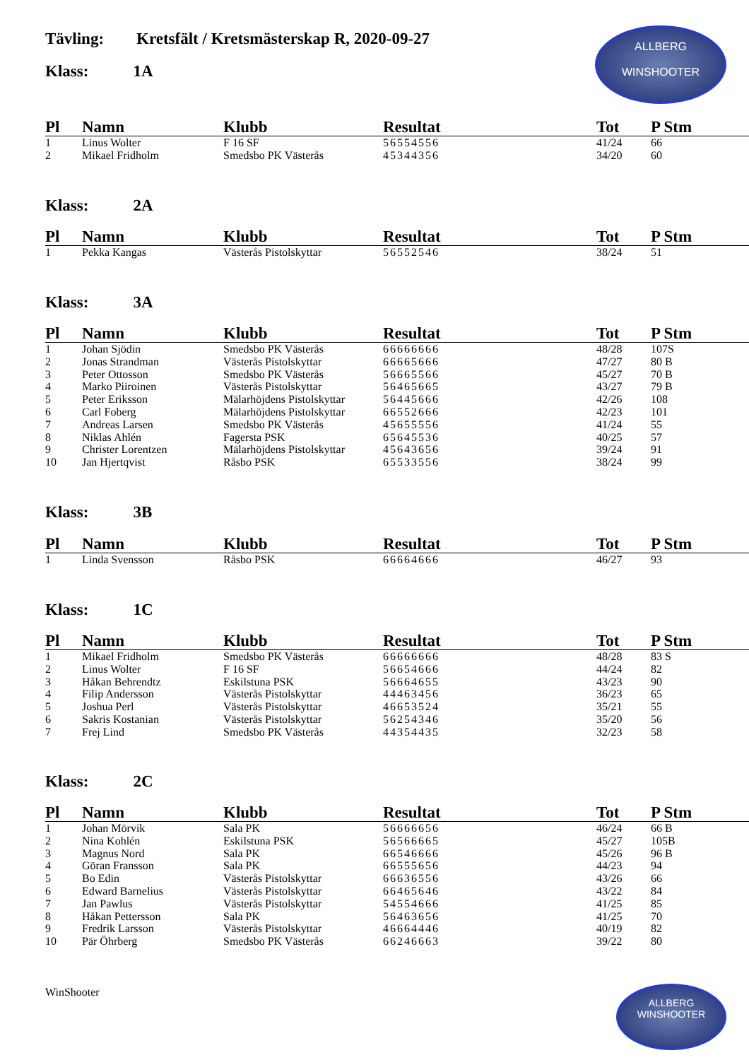Tävling: Kretsfält / Kretsmästerskap R, 2020-09-27
Klass: 1A
ALLBERG
WINSHOOTER
| Pl | Namn | Klubb | Resultat | Tot | P Stm |
| --- | --- | --- | --- | --- | --- |
| 1 | Linus Wolter | F 16 SF | 56554556 | 41/24 | 66 |
| 2 | Mikael Fridholm | Smedsbo PK Västerås | 45344356 | 34/20 | 60 |
Klass: 2A
| Pl | Namn | Klubb | Resultat | Tot | P Stm |
| --- | --- | --- | --- | --- | --- |
| 1 | Pekka Kangas | Västerås Pistolskyttar | 56552546 | 38/24 | 51 |
Klass: 3A
| Pl | Namn | Klubb | Resultat | Tot | P Stm |
| --- | --- | --- | --- | --- | --- |
| 1 | Johan Sjödin | Smedsbo PK Västerås | 66666666 | 48/28 | 107S |
| 2 | Jonas Strandman | Västerås Pistolskyttar | 66665666 | 47/27 | 80 B |
| 3 | Peter Ottosson | Smedsbo PK Västerås | 56665566 | 45/27 | 70 B |
| 4 | Marko Piiroinen | Västerås Pistolskyttar | 56465665 | 43/27 | 79 B |
| 5 | Peter Eriksson | Mälarhöjdens Pistolskyttar | 56445666 | 42/26 | 108 |
| 6 | Carl Foberg | Mälarhöjdens Pistolskyttar | 66552666 | 42/23 | 101 |
| 7 | Andreas Larsen | Smedsbo PK Västerås | 45655556 | 41/24 | 55 |
| 8 | Niklas Ahlén | Fagersta PSK | 65645536 | 40/25 | 57 |
| 9 | Christer Lorentzen | Mälarhöjdens Pistolskyttar | 45643656 | 39/24 | 91 |
| 10 | Jan Hjertqvist | Råsbo PSK | 65533556 | 38/24 | 99 |
Klass: 3B
| Pl | Namn | Klubb | Resultat | Tot | P Stm |
| --- | --- | --- | --- | --- | --- |
| 1 | Linda Svensson | Råsbo PSK | 66664666 | 46/27 | 93 |
Klass: 1C
| Pl | Namn | Klubb | Resultat | Tot | P Stm |
| --- | --- | --- | --- | --- | --- |
| 1 | Mikael Fridholm | Smedsbo PK Västerås | 66666666 | 48/28 | 83 S |
| 2 | Linus Wolter | F 16 SF | 56654666 | 44/24 | 82 |
| 3 | Håkan Behrendtz | Eskilstuna PSK | 56664655 | 43/23 | 90 |
| 4 | Filip Andersson | Västerås Pistolskyttar | 44463456 | 36/23 | 65 |
| 5 | Joshua Perl | Västerås Pistolskyttar | 46653524 | 35/21 | 55 |
| 6 | Sakris Kostanian | Västerås Pistolskyttar | 56254346 | 35/20 | 56 |
| 7 | Frej Lind | Smedsbo PK Västerås | 44354435 | 32/23 | 58 |
Klass: 2C
| Pl | Namn | Klubb | Resultat | Tot | P Stm |
| --- | --- | --- | --- | --- | --- |
| 1 | Johan Mörvik | Sala PK | 56666656 | 46/24 | 66 B |
| 2 | Nina Kohlén | Eskilstuna PSK | 56566665 | 45/27 | 105B |
| 3 | Magnus Nord | Sala PK | 66546666 | 45/26 | 96 B |
| 4 | Göran Fransson | Sala PK | 66555656 | 44/23 | 94 |
| 5 | Bo Edin | Västerås Pistolskyttar | 66636556 | 43/26 | 66 |
| 6 | Edward Barnelius | Västerås Pistolskyttar | 66465646 | 43/22 | 84 |
| 7 | Jan Pawlus | Västerås Pistolskyttar | 54554666 | 41/25 | 85 |
| 8 | Håkan Pettersson | Sala PK | 56463656 | 41/25 | 70 |
| 9 | Fredrik Larsson | Västerås Pistolskyttar | 46664446 | 40/19 | 82 |
| 10 | Pär Öhrberg | Smedsbo PK Västerås | 66246663 | 39/22 | 80 |
WinShooter
ALLBERG
WINSHOOTER